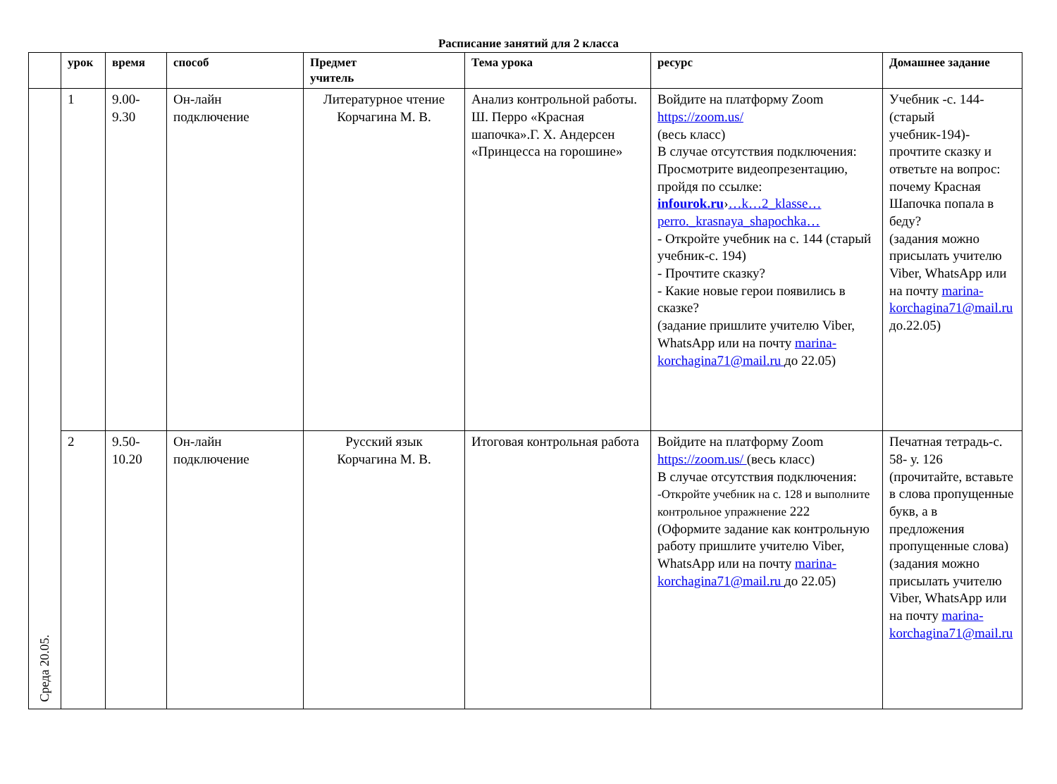Расписание занятий для 2 класса
| | урок | время | способ | Предмет учитель | Тема урока | ресурс | Домашнее задание |
| --- | --- | --- | --- | --- | --- | --- | --- |
| Среда 20.05. | 1 | 9.00- 9.30 | Он-лайн подключение | Литературное чтение Корчагина М. В. | Анализ контрольной работы. Ш. Перро «Красная шапочка».Г. Х. Андерсен «Принцесса на горошине» | Войдите на платформу Zoom https://zoom.us/ (весь класс) В случае отсутствия подключения: Просмотрите видеопрезентацию, пройдя по ссылке: infourok.ru › …k…2_klasse…perro._krasnaya_shapochka… - Откройте учебник на с. 144 (старый учебник-с. 194) - Прочтите сказку? - Какие новые герои появились в сказке? (задание пришлите учителю Viber, WhatsApp или на почту marina-korchagina71@mail.ru до 22.05) | Учебник -с. 144- (старый учебник-194)- прочтите сказку и ответьте на вопрос: почему Красная Шапочка попала в беду? (задания можно присылать учителю Viber, WhatsApp или на почту marina-korchagina71@mail.ru до.22.05) |
| | 2 | 9.50- 10.20 | Он-лайн подключение | Русский язык Корчагина М. В. | Итоговая контрольная работа | Войдите на платформу Zoom https://zoom.us/ (весь класс) В случае отсутствия подключения: -Откройте учебник на с. 128 и выполните контрольное упражнение 222 (Оформите задание как контрольную работу пришлите учителю Viber, WhatsApp или на почту marina-korchagina71@mail.ru до 22.05) | Печатная тетрадь-с. 58- у. 126 (прочитайте, вставьте в слова пропущенные букв, а в предложения пропущенные слова) (задания можно присылать учителю Viber, WhatsApp или на почту marina-korchagina71@mail.ru |